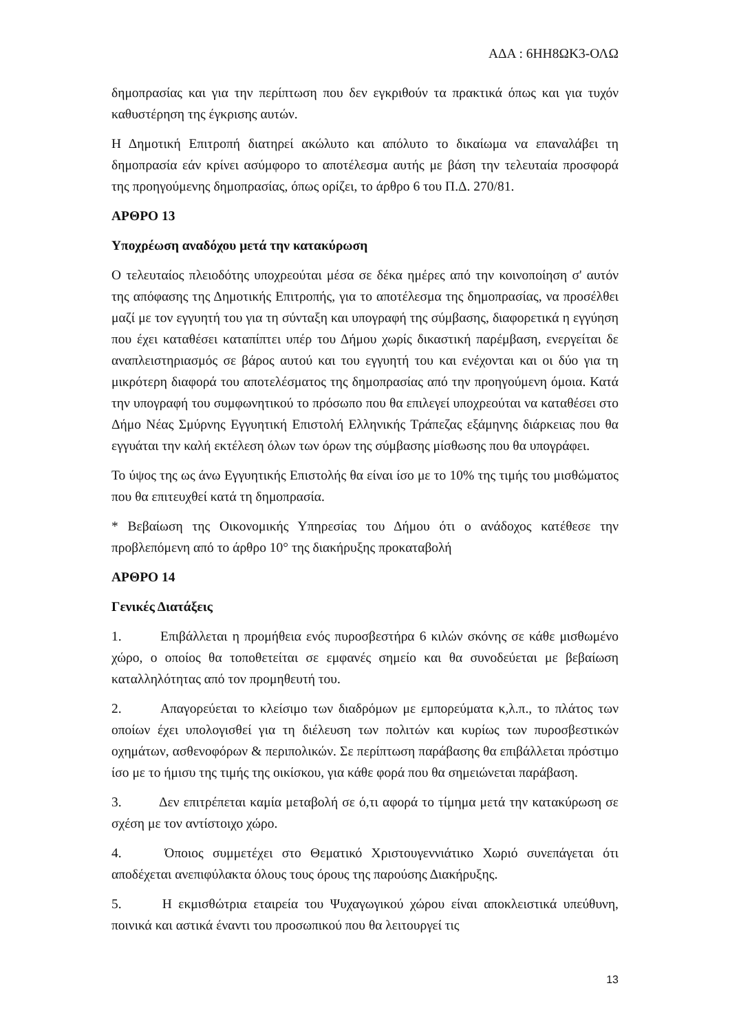ΑΔΑ : 6ΗΗ8ΩΚ3-ΟΛΩ
δημοπρασίας και για την περίπτωση που δεν εγκριθούν τα πρακτικά όπως και για τυχόν καθυστέρηση της έγκρισης αυτών.
Η Δημοτική Επιτροπή διατηρεί ακώλυτο και απόλυτο το δικαίωμα να επαναλάβει τη δημοπρασία εάν κρίνει ασύμφορο το αποτέλεσμα αυτής με βάση την τελευταία προσφορά της προηγούμενης δημοπρασίας, όπως ορίζει, το άρθρο 6 του Π.Δ. 270/81.
ΑΡΘΡΟ 13
Υποχρέωση αναδόχου μετά την κατακύρωση
Ο τελευταίος πλειοδότης υποχρεούται μέσα σε δέκα ημέρες από την κοινοποίηση σ' αυτόν της απόφασης της Δημοτικής Επιτροπής, για το αποτέλεσμα της δημοπρασίας, να προσέλθει μαζί με τον εγγυητή του για τη σύνταξη και υπογραφή της σύμβασης, διαφορετικά η εγγύηση που έχει καταθέσει καταπίπτει υπέρ του Δήμου χωρίς δικαστική παρέμβαση, ενεργείται δε αναπλειστηριασμός σε βάρος αυτού και του εγγυητή του και ενέχονται και οι δύο για τη μικρότερη διαφορά του αποτελέσματος της δημοπρασίας από την προηγούμενη όμοια. Κατά την υπογραφή του συμφωνητικού το πρόσωπο που θα επιλεγεί υποχρεούται να καταθέσει στο Δήμο Νέας Σμύρνης Εγγυητική Επιστολή Ελληνικής Τράπεζας εξάμηνης διάρκειας που θα εγγυάται την καλή εκτέλεση όλων των όρων της σύμβασης μίσθωσης που θα υπογράφει.
Το ύψος της ως άνω Εγγυητικής Επιστολής θα είναι ίσο με το 10% της τιμής του μισθώματος που θα επιτευχθεί κατά τη δημοπρασία.
* Βεβαίωση της Οικονομικής Υπηρεσίας του Δήμου ότι ο ανάδοχος κατέθεσε την προβλεπόμενη από το άρθρο 10° της διακήρυξης προκαταβολή
ΑΡΘΡΟ 14
Γενικές Διατάξεις
1. Επιβάλλεται η προμήθεια ενός πυροσβεστήρα 6 κιλών σκόνης σε κάθε μισθωμένο χώρο, ο οποίος θα τοποθετείται σε εμφανές σημείο και θα συνοδεύεται με βεβαίωση καταλληλότητας από τον προμηθευτή του.
2. Απαγορεύεται το κλείσιμο των διαδρόμων με εμπορεύματα κ,λ.π., το πλάτος των οποίων έχει υπολογισθεί για τη διέλευση των πολιτών και κυρίως των πυροσβεστικών οχημάτων, ασθενοφόρων & περιπολικών. Σε περίπτωση παράβασης θα επιβάλλεται πρόστιμο ίσο με το ήμισυ της τιμής της οικίσκου, για κάθε φορά που θα σημειώνεται παράβαση.
3. Δεν επιτρέπεται καμία μεταβολή σε ό,τι αφορά το τίμημα μετά την κατακύρωση σε σχέση με τον αντίστοιχο χώρο.
4. Όποιος συμμετέχει στο Θεματικό Χριστουγεννιάτικο Χωριό συνεπάγεται ότι αποδέχεται ανεπιφύλακτα όλους τους όρους της παρούσης Διακήρυξης.
5. Η εκμισθώτρια εταιρεία του Ψυχαγωγικού χώρου είναι αποκλειστικά υπεύθυνη, ποινικά και αστικά έναντι του προσωπικού που θα λειτουργεί τις
13